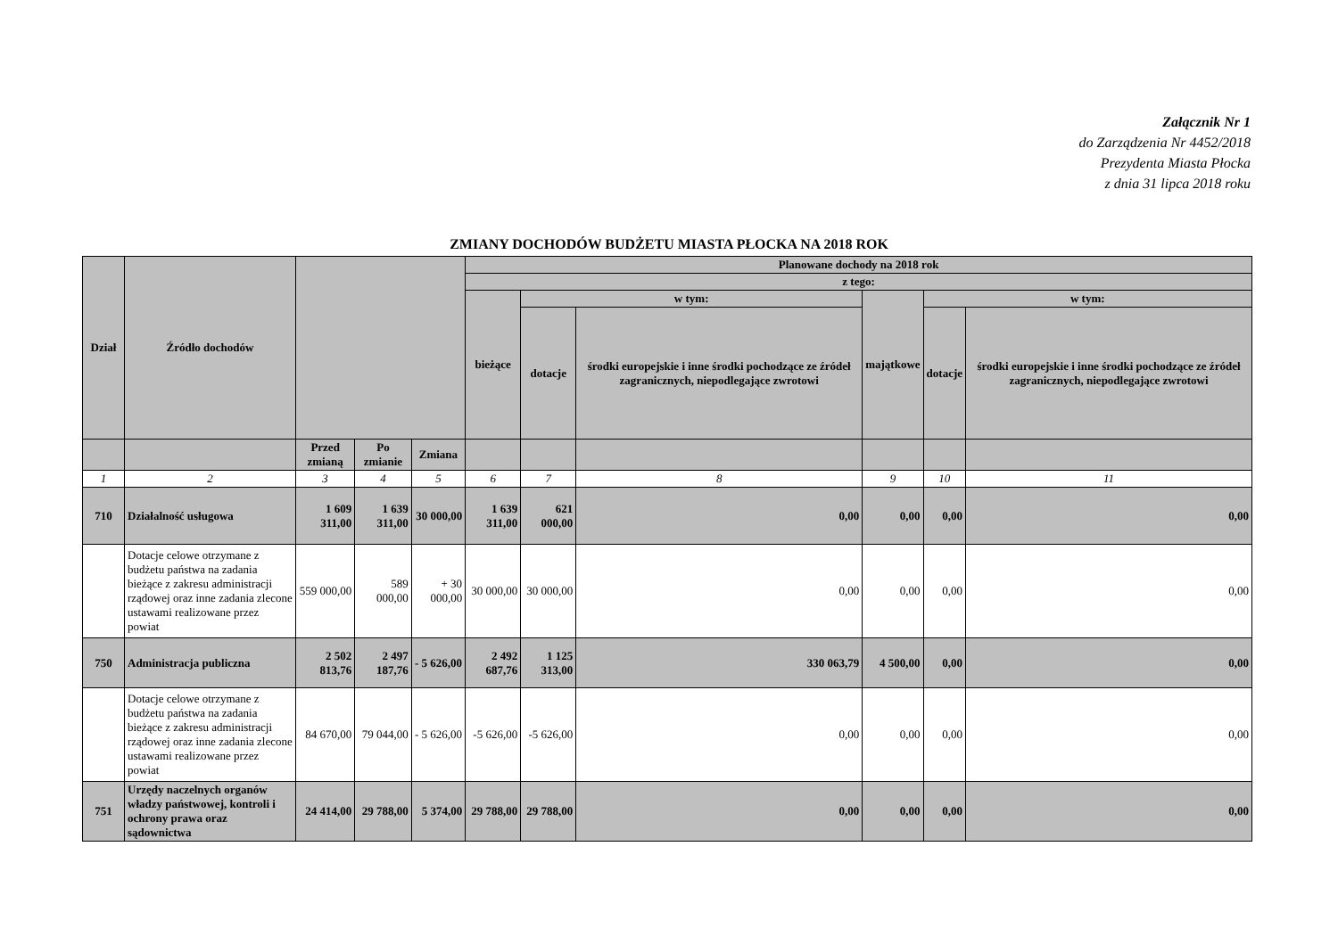Załącznik Nr 1
do Zarządzenia Nr 4452/2018
Prezydenta Miasta Płocka
z dnia 31 lipca 2018 roku
ZMIANY DOCHODÓW BUDŻETU MIASTA PŁOCKA NA 2018 ROK
| Dział | Źródło dochodów | | | | Planowane dochody na 2018 rok | | | | | |
| --- | --- | --- | --- | --- | --- | --- | --- | --- | --- | --- |
| | | | | | z tego: | | | | | |
| | | | | | bieżące | w tym: | | majątkowe | w tym: | |
| | | | | | | dotacje | środki europejskie i inne środki pochodzące ze źródeł zagranicznych, niepodlegające zwrotowi | | dotacje | środki europejskie i inne środki pochodzące ze źródeł zagranicznych, niepodlegające zwrotowi |
| | | Przed zmianą | Po zmianie | Zmiana | | | | | | |
| 1 | 2 | 3 | 4 | 5 | 6 | 7 | 8 | 9 | 10 | 11 |
| 710 | Działalność usługowa | 1 609 311,00 | 1 639 311,00 | 30 000,00 | 1 639 311,00 | 621 000,00 | 0,00 | 0,00 | 0,00 | 0,00 |
| | Dotacje celowe otrzymane z budżetu państwa na zadania bieżące z zakresu administracji rządowej oraz inne zadania zlecone ustawami realizowane przez powiat | 559 000,00 | 589 000,00 | + 30 000,00 | 30 000,00 | 30 000,00 | 0,00 | 0,00 | 0,00 | 0,00 |
| 750 | Administracja publiczna | 2 502 813,76 | 2 497 187,76 | - 5 626,00 | 2 492 687,76 | 1 125 313,00 | 330 063,79 | 4 500,00 | 0,00 | 0,00 |
| | Dotacje celowe otrzymane z budżetu państwa na zadania bieżące z zakresu administracji rządowej oraz inne zadania zlecone ustawami realizowane przez powiat | 84 670,00 | 79 044,00 | - 5 626,00 | -5 626,00 | -5 626,00 | 0,00 | 0,00 | 0,00 | 0,00 |
| 751 | Urzędy naczelnych organów władzy państwowej, kontroli i ochrony prawa oraz sądownictwa | 24 414,00 | 29 788,00 | 5 374,00 | 29 788,00 | 29 788,00 | 0,00 | 0,00 | 0,00 | 0,00 |